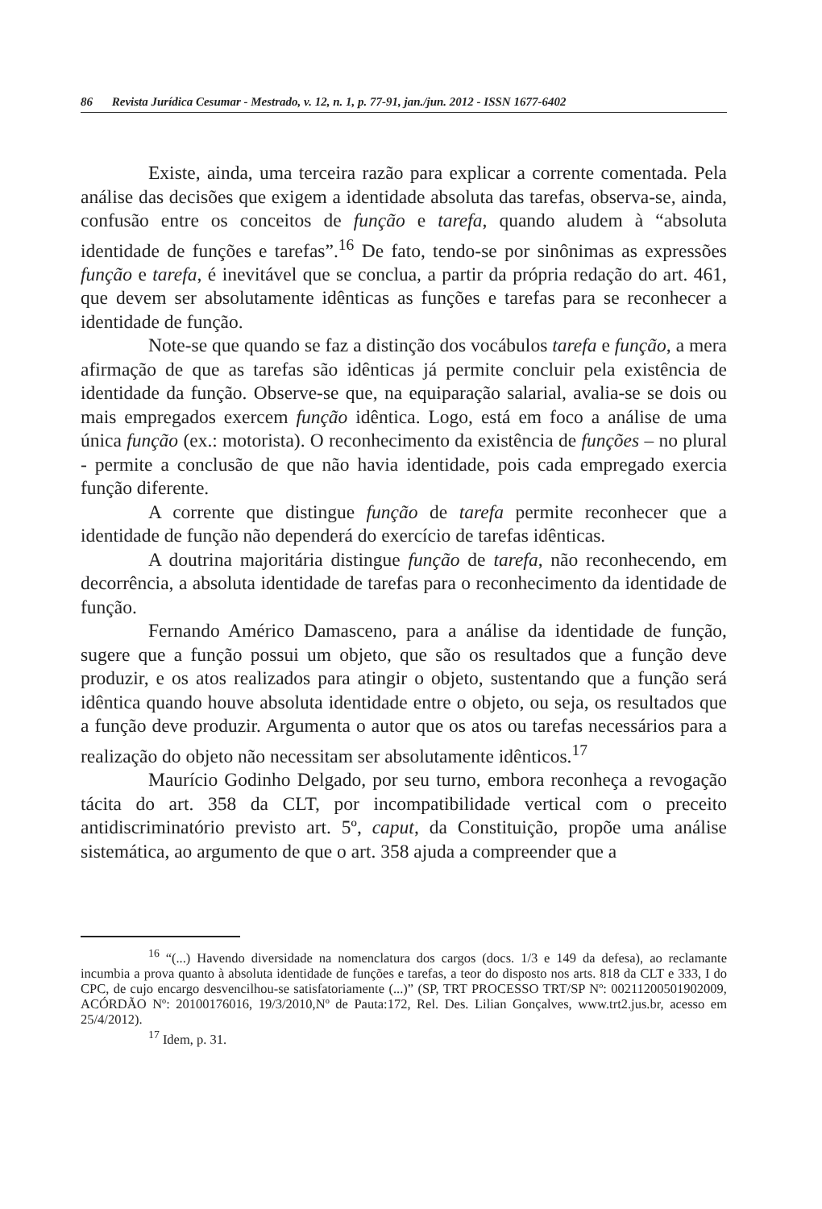86 Revista Jurídica Cesumar - Mestrado, v. 12, n. 1, p. 77-91, jan./jun. 2012 - ISSN 1677-6402
Existe, ainda, uma terceira razão para explicar a corrente comentada. Pela análise das decisões que exigem a identidade absoluta das tarefas, observa-se, ainda, confusão entre os conceitos de função e tarefa, quando aludem à “absoluta identidade de funções e tarefas”.<sup>16</sup> De fato, tendo-se por sinônimas as expressões função e tarefa, é inevitável que se conclua, a partir da própria redação do art. 461, que devem ser absolutamente idênticas as funções e tarefas para se reconhecer a identidade de função.
Note-se que quando se faz a distinção dos vocábulos tarefa e função, a mera afirmação de que as tarefas são idênticas já permite concluir pela existência de identidade da função. Observe-se que, na equiparação salarial, avalia-se se dois ou mais empregados exercem função idêntica. Logo, está em foco a análise de uma única função (ex.: motorista). O reconhecimento da existência de funções – no plural - permite a conclusão de que não havia identidade, pois cada empregado exercia função diferente.
A corrente que distingue função de tarefa permite reconhecer que a identidade de função não dependerá do exercício de tarefas idênticas.
A doutrina majoritária distingue função de tarefa, não reconhecendo, em decorrência, a absoluta identidade de tarefas para o reconhecimento da identidade de função.
Fernando Américo Damasceno, para a análise da identidade de função, sugere que a função possui um objeto, que são os resultados que a função deve produzir, e os atos realizados para atingir o objeto, sustentando que a função será idêntica quando houve absoluta identidade entre o objeto, ou seja, os resultados que a função deve produzir. Argumenta o autor que os atos ou tarefas necessários para a realização do objeto não necessitam ser absolutamente idênticos.<sup>17</sup>
Maurício Godinho Delgado, por seu turno, embora reconheça a revogação tácita do art. 358 da CLT, por incompatibilidade vertical com o preceito antidiscriminatório previsto art. 5º, caput, da Constituição, propõe uma análise sistemática, ao argumento de que o art. 358 ajuda a compreender que a
<sup>16</sup> “(...) Havendo diversidade na nomenclatura dos cargos (docs. 1/3 e 149 da defesa), ao reclamante incumbia a prova quanto à absoluta identidade de funções e tarefas, a teor do disposto nos arts. 818 da CLT e 333, I do CPC, de cujo encargo desvencilhou-se satisfatoriamente (...)” (SP, TRT PROCESSO TRT/SP Nº: 00211200501902009, ACÓRDÃO Nº: 20100176016, 19/3/2010,Nº de Pauta:172, Rel. Des. Lilian Gonçalves, www.trt2.jus.br, acesso em 25/4/2012).
<sup>17</sup> Idem, p. 31.